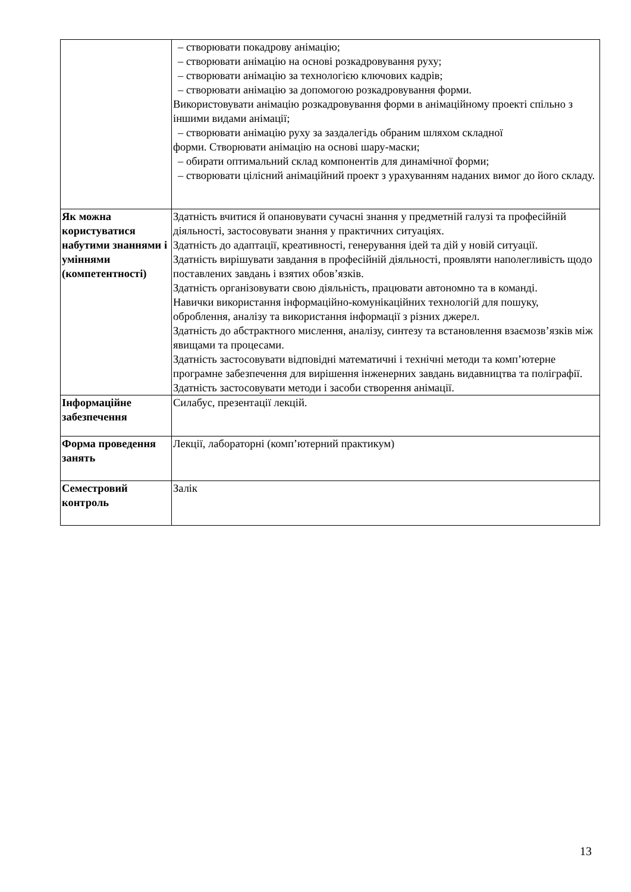| | – створювати покадрову анімацію; – створювати анімацію на основі розкадровування руху; – створювати анімацію за технологією ключових кадрів; – створювати анімацію за допомогою розкадровування форми. Використовувати анімацію розкадровування форми в анімаційному проекті спільно з іншими видами анімації; – створювати анімацію руху за заздалегідь обраним шляхом складної форми. Створювати анімацію на основі шару-маски; – обирати оптимальний склад компонентів для динамічної форми; – створювати цілісний анімаційний проект з урахуванням наданих вимог до його складу. |
| Як можна користуватися набутими знаннями і уміннями (компетентності) | Здатність вчитися й опановувати сучасні знання у предметній галузі та професійній діяльності, застосовувати знання у практичних ситуаціях. Здатність до адаптації, креативності, генерування ідей та дій у новій ситуації. Здатність вирішувати завдання в професійній діяльності, проявляти наполегливість щодо поставлених завдань і взятих обов’язків. Здатність організовувати свою діяльність, працювати автономно та в команді. Навички використання інформаційно-комунікаційних технологій для пошуку, оброблення, аналізу та використання інформації з різних джерел. Здатність до абстрактного мислення, аналізу, синтезу та встановлення взаємозв’язків між явищами та процесами. Здатність застосовувати відповідні математичні і технічні методи та комп’ютерне програмне забезпечення для вирішення інженерних завдань видавництва та поліграфії. Здатність застосовувати методи і засоби створення анімації. |
| Інформаційне забезпечення | Силабус, презентації лекцій. |
| Форма проведення занять | Лекції, лабораторні (комп’ютерний практикум) |
| Семестровий контроль | Залік |
13